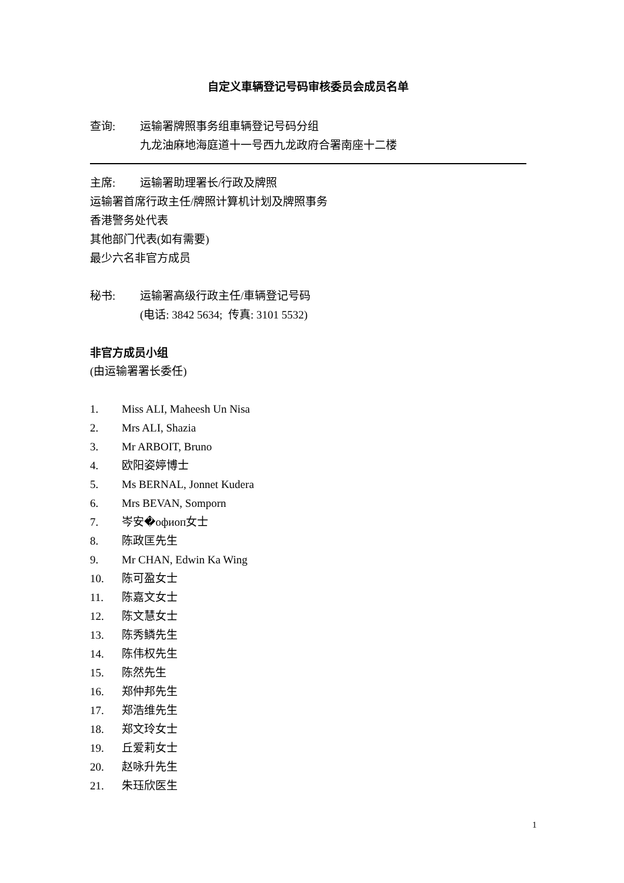自定义車辆登记号码审核委员会成员名单
查询: 运输署牌照事务组車辆登记号码分组
九龙油麻地海庭道十一号西九龙政府合署南座十二楼
主席: 运输署助理署长/行政及牌照
运输署首席行政主任/牌照计算机计划及牌照事务
香港警务处代表
其他部门代表(如有需要)
最少六名非官方成员
秘书: 运输署高级行政主任/車辆登记号码
(电话: 3842 5634; 传真: 3101 5532)
非官方成员小组
(由运输署署长委任)
1. Miss ALI, Maheesh Un Nisa
2. Mrs ALI, Shazia
3. Mr ARBOIT, Bruno
4. 欧阳姿婷博士
5. Ms BERNAL, Jonnet Kudera
6. Mrs BEVAN, Somporn
7. 岑安�офиоп女士
8. 陈政匡先生
9. Mr CHAN, Edwin Ka Wing
10. 陈可盈女士
11. 陈嘉文女士
12. 陈文慧女士
13. 陈秀鳞先生
14. 陈伟权先生
15. 陈然先生
16. 郑仲邦先生
17. 郑浩维先生
18. 郑文玲女士
19. 丘爱莉女士
20. 赵咏升先生
21. 朱珏欣医生
1